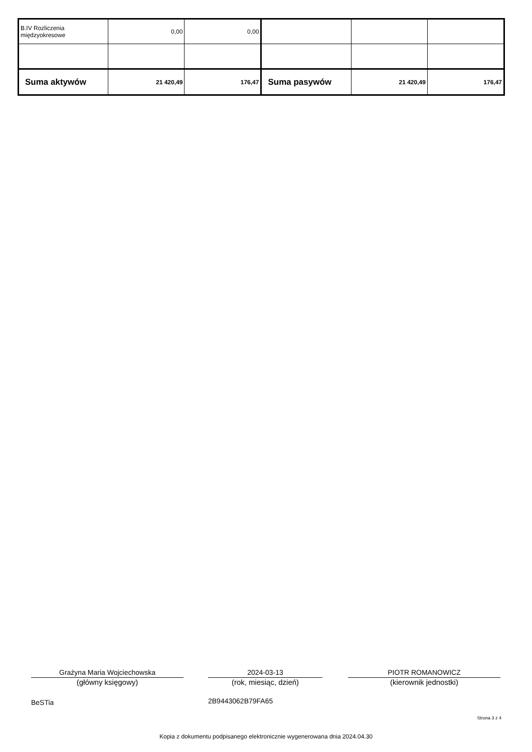| B.IV Rozliczenia międzyokresowe | 0,00 | 0,00 | | | |
| Suma aktywów | 21 420,49 | 176,47 | Suma pasywów | 21 420,49 | 176,47 |
Grażyna Maria Wojciechowska
(główny księgowy)
2024-03-13
(rok, miesiąc, dzień)
PIOTR ROMANOWICZ
(kierownik jednostki)
BeSTia 2B9443062B79FA65
Strona 3 z 4
Kopia z dokumentu podpisanego elektronicznie wygenerowana dnia 2024.04.30